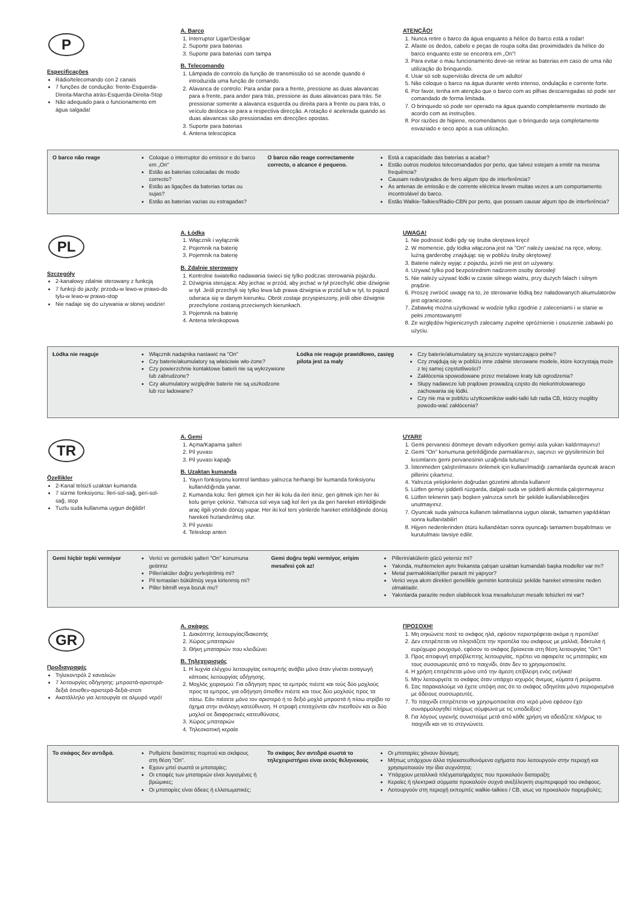P
Especificações
Rádio/telecomando con 2 canais
7 funções de condução: frente-Esquerda-Direita-Marcha atràs-Esquerda-Direita-Stop
Não adequado para o funcionamento em água salgada!
A. Barco
1. Interruptor Ligar/Desligar
2. Suporte para baterias
3. Suporte para baterias com tampa
B. Telecomando
1. Lâmpada de controlo da função de transmissão só se acende quando é introduzida uma função de comando.
2. Alavanca de controlo: Para andar para a frente, pressione as duas alavancas para a frente, para ander para trás, pressione as duas alavancas para trás. Se pressionar somente a alavanca esquerda ou direita para a frente ou para trás, o veículo desloca-se para a respectiva direcção. A rotação é acelerada quando as duas alavancas são pressionadas em direcções opostas.
3. Suporte para baterias
4. Antena telescópica
ATENÇÃO!
1. Nunca retire o barco da água enquanto a hélice do barco está a rodar!
2. Afaste os dedos, cabelo e peças de roupa solta das proximidades da hélice do barco enquanto este se encontra em „On"!
3. Para evitar o mau funcionamento deve-se retirar as baterias em caso de uma não utilização do brinquendo.
4. Usar só sob supervisão directa de um adulto!
5. Não coloque o barco na água durante vento intenso, ondulação e corrente forte.
6. Por favor, tenha em atenção que o barco com as pilhas descarregadas só pode ser comandado de forma limitada.
7. O brinquedo só pode ser operado na água quando completamente montado de acordo com as instruções.
8. Por razões de higiene, recomendamos que o brinquedo seja completamente esvaziado e seco após a sua utilização.
| O barco não reage | Coloque o interruptor do emissor e do barco em „On" Estão as baterias colocadas de modo correcto? Estão as ligações da baterias tortas ou sujas? Estão as baterias vazias ou estragadas? | O barco não reage correctamente correcto, o alcance é pequeno. | Está a capacidade das baterias a acabar? Estão outros modelos telecomandados por perto, que talvez estejam a emitir na mesma frequência? Causam redes/grades de ferro algum tipo de interferência? As antenas de emissão e de corrente eléctrica levam muitas vezes a um comportamento incontrolável do barco. Estão Walkie-Talkies/Rádio-CBN por perto, que possam causar algum tipo de interferência? |
PL
Szczegóły
2-kanałowy zdalnie sterowany z funkcją
7 funkcji do jazdy: przodu-w lewo-w prawo-do tylu-w lewo-w prawo-stop
Nie nadaje się do używania w słonej wodzie!
A. Łódka
1. Włącznik i wyłącznik
2. Pojemnik na baterię
3. Pojemnik na baterię
B. Zdalnie sterowany
1. Kontrolne światełko nadawania świeci się tylko podczas sterowania pojazdu.
2. Dźwignia sterująca: Aby jechac w przód, aby jechać w tył przechylić obie dźwignie w tył. Jeśli przechyli się tylko lewa lub prawa dźwignia w przód lub w tył, to pojazd odwraca się w danym kierunku. Obrót zostaje przyspieszony, jeśli obie dźwignie przechylone zostaną przeciwnych kierunkach.
3. Pojemnik na baterię
4. Antena teleskopowa
UWAGA!
1. Nie podnosić łódki gdy się śruba okrętowa kręci!
2. W momencie, gdy łódka włączona jest na "On" należy uważać na ręce, włosy, luźną garderobę znajdując się w pobliżu śruby okrętowej!
3. Baterie należy wyjąc z pojazdu, jeżeli nie jest on używany.
4. Używać tylko pod bezpośrednim nadzorem osoby dorosłej!
5. Nie należy używać łódki w czasie silnego wiatru, przy dużych falach i silnym prądzie.
6. Proszę zwrócić uwagę na to, że sterowanie łódką bez naładowanych akumulatorów jest ograniczone.
7. Zabawkę można użytkować w wodzie tylko zgodnie z zaleceniami i w stanie w pełni zmontowanym!
8. Ze względów higienicznych zalecamy zupełne opróżnienie i osuszenie zabawki po użyciu.
| Łódka nie reaguje | Włącznik nadajnika nastawić na "On" Czy baterie/akumulatory są właściwie wło-żone? Czy powierzchnie kontaktowe baterii nie są wykrzywione lub zabrudzone? Czy akumulatory względnie baterie nie są uszkodzone lub roz ładowane? | Łódka nie reaguje prawidłowo, zasięg pilota jest za mały | Czy baterie/akumulatory są jeszcze wystarczająco pełne? Czy znajdują się w pobliżu inne zdalnie sterowane modele, które korzystają może z tej samej częstotliwości? Zakłócenia spowodowane przez metalowe kraty lub ogrodzenia? Słupy nadawcze lub prądowe prowadzą często do niekontrolowanego zachowania się łódki. Czy nie ma w pobliżu użytkowników walki-talki lub radia CB, którzy mogliby powodo-wać zakłócenia? |
TR
Özellikler
2-Kanal telsizli uzaktan kumanda
7 sürme fonksiyonu: İleri-sol-sağ, geri-sol-sağ, stop
Tuzlu suda kullanıma uygun değildir!
A. Gemi
1. Açma/Kapama şalteri
2. Pil yuvası
3. Pil yuvası kapağı
B. Uzaktan kumanda
1. Yayın fonksiyonu kontrol lambası yalnızca herhangi bir kumanda fonksiyonu kullanıldığında yanar.
2. Kumanda kolu: İleri gitmek için her iki kolu da ileri itiniz, geri gitmek için her iki kolu geriye çekiniz. Yalnızca sol veya sağ kol ileri ya da geri hareket ettirildiğinde araç ilgili yönde dönüş yapar. Her iki kol ters yönlerde hareket ettirildiğinde dönüş hareketi hızlandırılmış olur.
3. Pil yuvası
4. Teleskop anten
UYARI!
1. Gemi pervanesi dönmeye devam ediyorken gemiyi asla yukarı kaldırmayınız!
2. Gemi "On" konumuna getirildiğinde parmaklarınızı, saçınızı ve giysilerinizin bol kısımlarını gemi pervanesinin uzağında tutunuz!
3. İstenmeden çalıştırılmasını önlemek için kullanılmadığı zamanlarda oyuncak aracın pillerini çıkartınız.
4. Yalnızca yetişkinlerin doğrudan gözetimi altında kullanın!
5. Lütfen gemiyi şiddetli rüzgarda, dalgalı suda ve şiddetli akıntıda çalıştırmayınız
6. Lütfen teknenin şarjı boşken yalnızca sınırlı bir şekilde kullanılabileceğini unutmayınız.
7. Oyuncak suda yalnızca kullanım talimatlarına uygun olarak, tamamen yapıldıktan sonra kullanılabilir!
8. Hijyen nedenlerinden ötürü kullandıktan sonra oyuncağı tamamen boşaltılması ve kurutulması tavsiye edilir.
| Gemi hiçbir tepki vermiyor | Verici ve gemideki şalteri "On" konumuna getiriniz Piller/aküler doğru yerleştirilmiş mi? Pil temasları bükülmüş veya kirlenmiş mi? Piller bitmifl veya bozuk mu? | Gemi doğru tepki vermiyor, erişim mesafesi çok az! | Pillerin/akülerin gücü yetersiz mi? Yakında, muhtemelen aynı frekansta çalışan uzaktan kumandalı başka modeller var mı? Metal parmaklıklar/çitler parazit mi yapıyor? Verici veya akım direkleri genellikle geminin kontrolsüz şekilde hareket etmesine neden olmaktadır. Yakınlarda parazite neden olabilecek kısa mesafe/uzun mesafe telsizleri mi var? |
GR
Προδιαγραφές
Τηλεκοντρόλ 2 καναλιών
7 λειτουργίες οδήγησης: μπροστά-αριστερά-δεξιά όπισθεν-αριστερά-δεξιά-στοπ
Ακατάλληλο για λειτουργία σε αλμυρό νερό!
A. σκάφος
1. Διακόπτης λειτουργίας/διακοπής
2. Χώρος μπαταριών
3. Θήκη μπαταριών που κλειδώνει
B. Τηλεχειρισμός
1. Η λυχνία ελέγχου λειτουργίας εκπομπής ανάβει μόνο όταν γίνεται εισαγωγή κάποιας λειτουργίας οδήγησης.
2. Μοχλός χειρισμού: Για οδήγηση προς τα εμπρός πιέστε και τούς δύο μοχλούς προς τα εμπρος, για οδήγηση όπισθεν πιέστε και τους δύο μοχλούς προς τα πίσω. Εάν πιέσετε μόνο τον αριστερό ή το δεξιό μοχλό μπροστά ή πίσω στρίβει το όχημα στην ανάλογη κατεύθυνση. Η στροφή επιταχύνται εάν πιεσθούν και οι δύο μοχλοί σε διαφορετικές κατευθύνσεις.
3. Χώρος μπαταριών
4. Τηλεσκοπική κεραία
ΠΡΟΣΟΧΗ!
1. Μη σηκώνετε ποτέ το σκάφος ηλά, εφόσον περιστρέφεται ακόμα η προπέλα!
2. Δεν επιτρέπεται να πλησιάζετε την προπέλα του σκάφους με μαλλιά, δάκτυλα ή ευρύχωρο ρουχισμό, εφόσον το σκάφος βρίσκεται στη θέση λειτουργίας "On"!
3. Προς αποφυγή απρόβλεπτης λειτουργίας, πρέπει να αφαιρείτε τις μπαταρίες και τους συσσωρευτές από το παιχνίδι, όταν δεν το χρησιμοποιείτε.
4. Η χρήση επιτρέπεται μόνο υπό την άμεση επίβλεψη ενός ενήλικα!
5. Μην λειτουργείτε το σκάφος όταν υπάρχει ισχυρός άνεμος, κύματα ή ρεύματα.
6. Σας παρακαλούμε να έχετε υπόψη σας ότι το σκάφος οδηγείται μόνο περιορισμένα με άδειους συσσωρευτές.
7. Το παιχνίδι επιτρέπεται να χρησιμοποιείται στο νερό μόνο εφόσον έχει συναρμολογηθεί πλήρως σύμφωνα με τις υποδείξεις!
8. Για λόγους υγιεινής συνιστούμε μετά από κάθε χρήση να αδειάζετε πλήρως το παιχνίδι και να το στεγνώνετε.
| Το σκάφος δεν αντιδρά. | Ρυθμίστε διακόπτες πομπού και σκάφους στη θέση "On". Εχουν μπεί σωστά οι μπαταρίες; Οι επαφές των μπαταριών είναι λυγισμένες ή βρώμικες; Οι μπαταρίες είναι άδειες ή ελλατωματικές; | Το σκάφος δεν αντιδρά σωστά το τηλεχειριστήριο είναι εκτός θεληνεκούς | Οι μπαταρίες χάνουν δύναμη; Μήπως υπάρχουν άλλα τηλεκατευθυνόμενα οχήματα που λειτουργούν στην περιοχή και χρησιμοποιούν την ίδια συχνότητα; Υπάρχουν μεταλλικά πλέγματα/φράχτες που προκαλούν διαταραξη; Κεραίες ή ηλεκτρικά σύρματα προκαλούν συχνά ανεξέλεγκτη συμπεριφορά του σκάφους. Λειτουργούν στη περιοχή εκπομπές walkie-talkies / CB, ισως να προκαλούν παρεμβολές; |